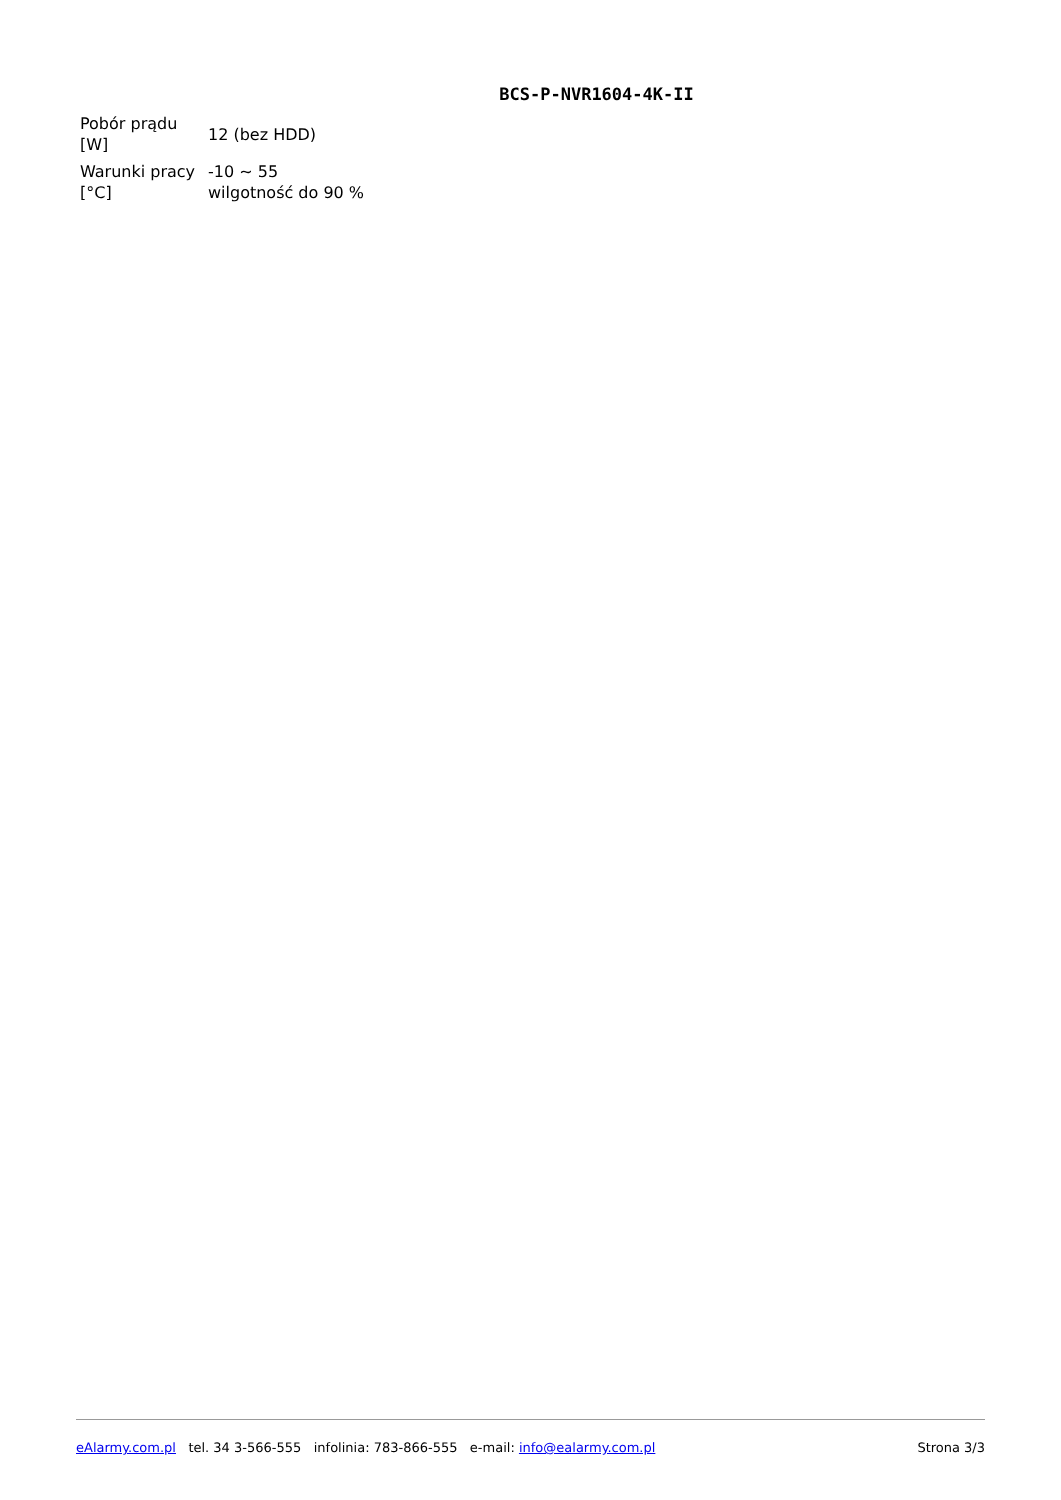BCS-P-NVR1604-4K-II
| Pobór prądu [W] | 12 (bez HDD) |
| Warunki pracy [°C] | -10 ~ 55 wilgotność do 90 % |
eAlarmy.com.pl tel. 34 3-566-555 infolinia: 783-866-555 e-mail: info@ealarmy.com.pl Strona 3/3